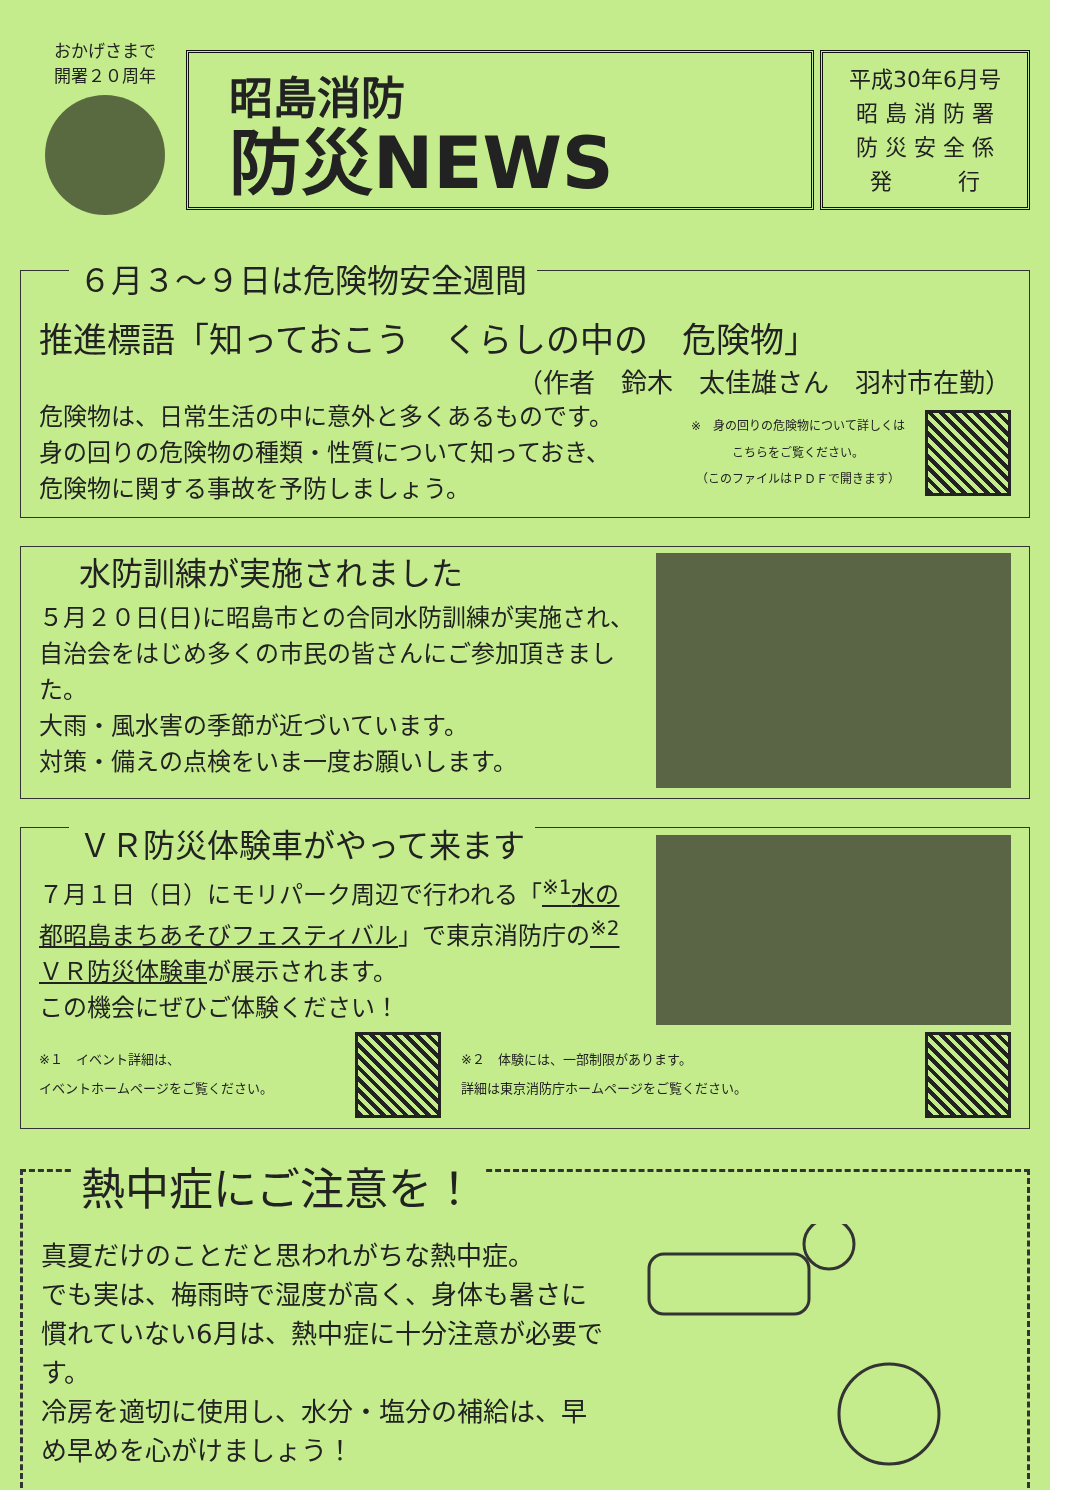おかげさまで
開署２０周年
昭島消防
防災NEWS
平成30年6月号
昭 島 消 防 署
防 災 安 全 係
発　　　行
６月３～９日は危険物安全週間
推進標語「知っておこう　くらしの中の　危険物」
（作者　鈴木　太佳雄さん　羽村市在勤）
危険物は、日常生活の中に意外と多くあるものです。
身の回りの危険物の種類・性質について知っておき、
危険物に関する事故を予防しましょう。
※　身の回りの危険物について詳しくは
こちらをご覧ください。
（このファイルはＰＤＦで開きます）
水防訓練が実施されました
５月２０日(日)に昭島市との合同水防訓練が実施され、自治会をはじめ多くの市民の皆さんにご参加頂きました。
大雨・風水害の季節が近づいています。
対策・備えの点検をいま一度お願いします。
ＶＲ防災体験車がやって来ます
７月１日（日）にモリパーク周辺で行われる「<sup>※1</sup>水の都昭島まちあそびフェスティバル」で東京消防庁の<sup>※2</sup>ＶＲ防災体験車が展示されます。
この機会にぜひご体験ください！
※１　イベント詳細は、
イベントホームページをご覧ください。
※２　体験には、一部制限があります。
詳細は東京消防庁ホームページをご覧ください。
熱中症にご注意を！
真夏だけのことだと思われがちな熱中症。
でも実は、梅雨時で湿度が高く、身体も暑さに慣れていない6月は、熱中症に十分注意が必要です。
冷房を適切に使用し、水分・塩分の補給は、早め早めを心がけましょう！